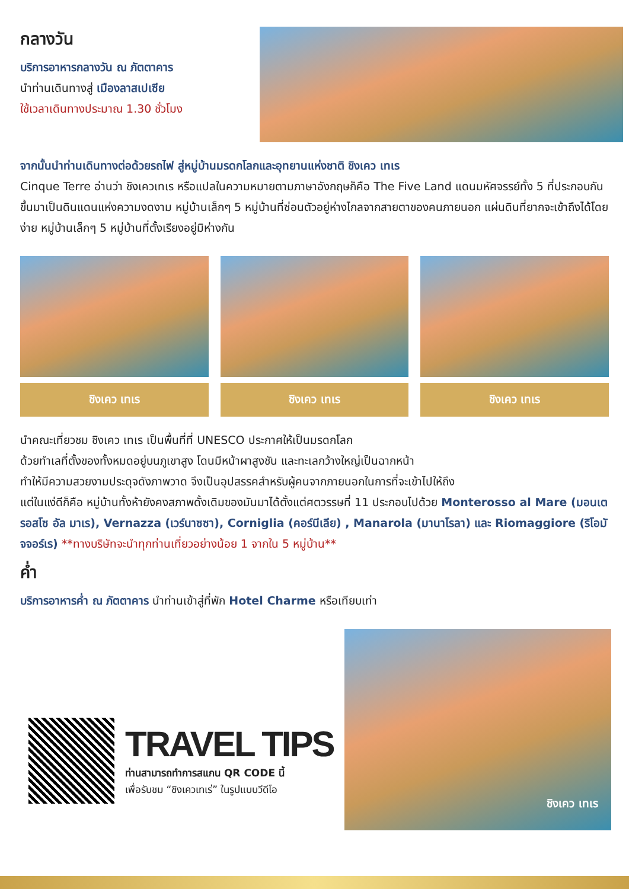กลางวัน
บริการอาหารกลางวัน ณ ภัตตาคาร
นำท่านเดินทางสู่ เมืองลาสเปเซีย
ใช้เวลาเดินทางประมาณ 1.30 ชั่วโมง
จากนั้นนำท่านเดินทางต่อด้วยรถไฟ สู่หมู่บ้านมรดกโลกและอุทยานแห่งชาติ ชิงเคว เทเร
Cinque Terre อ่านว่า ชิงเควเทเร หรือแปลในความหมายตามภาษาอังกฤษก็คือ The Five Land แดนมหัศจรรย์ทั้ง 5 ที่ประกอบกันขึ้นมาเป็นดินแดนแห่งความงดงาม หมู่บ้านเล็กๆ 5 หมู่บ้านที่ซ่อนตัวอยู่ห่างไกลจากสายตาของคนภายนอก แผ่นดินที่ยากจะเข้าถึงได้โดยง่าย หมู่บ้านเล็กๆ 5 หมู่บ้านที่ตั้งเรียงอยู่มิห่างกัน
ชิงเคว เทเร ชิงเคว เทเร ชิงเคว เทเร
นำคณะเที่ยวชม ชิงเคว เทเร เป็นพื้นที่ที่ UNESCO ประกาศให้เป็นมรดกโลก
ด้วยทำเลที่ตั้งของทั้งหมดอยู่บนภูเขาสูง โดนมีหน้าผาสูงชัน และทะเลกว้างใหญ่เป็นฉากหน้า
ทำให้มีความสวยงามประดุจดังภาพวาด จึงเป็นอุปสรรคสำหรับผู้คนจากภายนอกในการที่จะเข้าไปให้ถึง
แต่ในแง่ดีก็คือ หมู่บ้านทั้งห้ายังคงสภาพดั้งเดิมของมันมาได้ตั้งแต่ศตวรรษที่ 11 ประกอบไปด้วย Monterosso al Mare (มอนเตรอสโซ อัล มาเร), Vernazza (เวร์นาซซา), Corniglia (คอร์นีเลีย) , Manarola (มานาโรลา) และ Riomaggiore (ริโอมัจจอร์เร) **ทางบริษัทจะนำทุกท่านเที่ยวอย่างน้อย 1 จากใน 5 หมู่บ้าน**
ค่ำ
บริการอาหารค่ำ ณ ภัตตาคาร นำท่านเข้าสู่ที่พัก Hotel Charme หรือเทียบเท่า
TRAVEL TIPS
ท่านสามารถทำการสแกน QR CODE นี้
เพื่อรับชม “ชิงเควเทเร่” ในรูปแบบวีดีโอ
ชิงเคว เทเร